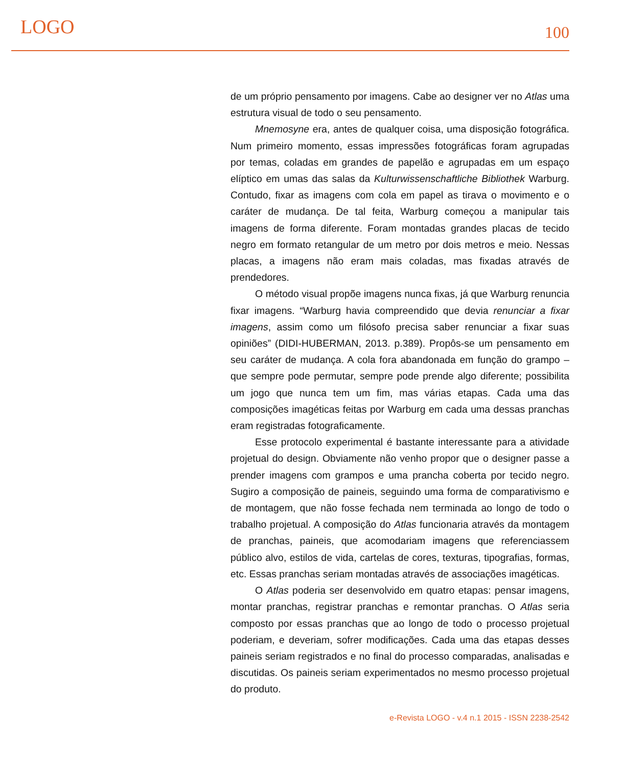LOGO 100
de um próprio pensamento por imagens. Cabe ao designer ver no Atlas uma estrutura visual de todo o seu pensamento.
Mnemosyne era, antes de qualquer coisa, uma disposição fotográfica. Num primeiro momento, essas impressões fotográficas foram agrupadas por temas, coladas em grandes de papelão e agrupadas em um espaço elíptico em umas das salas da Kulturwissenschaftliche Bibliothek Warburg. Contudo, fixar as imagens com cola em papel as tirava o movimento e o caráter de mudança. De tal feita, Warburg começou a manipular tais imagens de forma diferente. Foram montadas grandes placas de tecido negro em formato retangular de um metro por dois metros e meio. Nessas placas, a imagens não eram mais coladas, mas fixadas através de prendedores.
O método visual propõe imagens nunca fixas, já que Warburg renuncia fixar imagens. “Warburg havia compreendido que devia renunciar a fixar imagens, assim como um filósofo precisa saber renunciar a fixar suas opiniões” (DIDI-HUBERMAN, 2013. p.389). Propôs-se um pensamento em seu caráter de mudança. A cola fora abandonada em função do grampo – que sempre pode permutar, sempre pode prende algo diferente; possibilita um jogo que nunca tem um fim, mas várias etapas. Cada uma das composições imagéticas feitas por Warburg em cada uma dessas pranchas eram registradas fotograficamente.
Esse protocolo experimental é bastante interessante para a atividade projetual do design. Obviamente não venho propor que o designer passe a prender imagens com grampos e uma prancha coberta por tecido negro. Sugiro a composição de paineis, seguindo uma forma de comparativismo e de montagem, que não fosse fechada nem terminada ao longo de todo o trabalho projetual. A composição do Atlas funcionaria através da montagem de pranchas, paineis, que acomodariam imagens que referenciassem público alvo, estilos de vida, cartelas de cores, texturas, tipografias, formas, etc. Essas pranchas seriam montadas através de associações imagéticas.
O Atlas poderia ser desenvolvido em quatro etapas: pensar imagens, montar pranchas, registrar pranchas e remontar pranchas. O Atlas seria composto por essas pranchas que ao longo de todo o processo projetual poderiam, e deveriam, sofrer modificações. Cada uma das etapas desses paineis seriam registrados e no final do processo comparadas, analisadas e discutidas. Os paineis seriam experimentados no mesmo processo projetual do produto.
e-Revista LOGO - v.4 n.1 2015 - ISSN 2238-2542